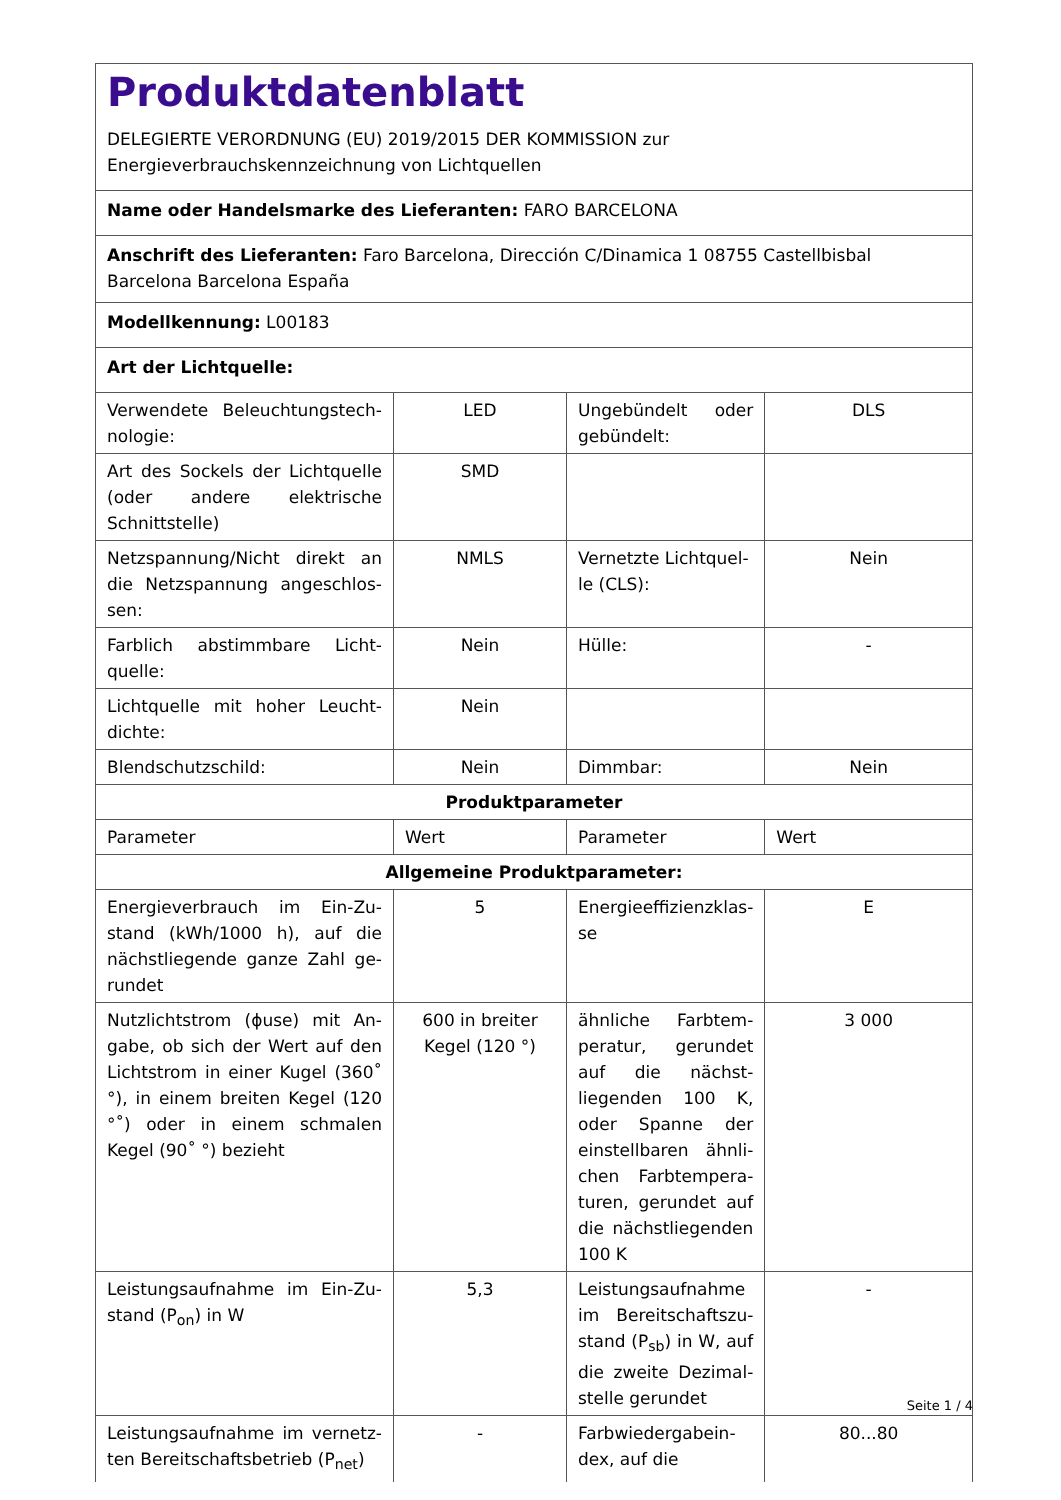| Produktdatenblatt DELEGIERTE VERORDNUNG (EU) 2019/2015 DER KOMMISSION zur Energieverbrauchskennzeichnung von Lichtquellen | | | |
| Name oder Handelsmarke des Lieferanten: FARO BARCELONA | | | |
| Anschrift des Lieferanten: Faro Barcelona, Dirección C/Dinamica 1 08755 Castellbisbal Barcelona Barcelona España | | | |
| Modellkennung: L00183 | | | |
| Art der Lichtquelle: | | | |
| Verwendete Beleuchtungstech-nologie: | LED | Ungebündelt oder gebündelt: | DLS |
| Art des Sockels der Lichtquelle (oder andere elektrische Schnittstelle) | SMD | | |
| Netzspannung/Nicht direkt an die Netzspannung angeschlos-sen: | NMLS | Vernetzte Lichtquel-le (CLS): | Nein |
| Farblich abstimmbare Licht-quelle: | Nein | Hülle: | - |
| Lichtquelle mit hoher Leucht-dichte: | Nein | | |
| Blendschutzschild: | Nein | Dimmbar: | Nein |
| Produktparameter | | | |
| Parameter | Wert | Parameter | Wert |
| Allgemeine Produktparameter: | | | |
| Energieverbrauch im Ein-Zu-stand (kWh/1000 h), auf die nächstliegende ganze Zahl ge-rundet | 5 | Energieeffizienzklas-se | E |
| Nutzlichtstrom (ϕuse) mit An-gabe, ob sich der Wert auf den Lichtstrom in einer Kugel (360˚ °), in einem breiten Kegel (120 °˚) oder in einem schmalen Kegel (90˚ °) bezieht | 600 in breiter Kegel (120 °) | ähnliche Farbtem-peratur, gerundet auf die nächst-liegenden 100 K, oder Spanne der einstellbaren ähnli-chen Farbtempera-turen, gerundet auf die nächstliegenden 100 K | 3 000 |
| Leistungsaufnahme im Ein-Zu-stand (P<sub>on</sub>) in W | 5,3 | Leistungsaufnahme im Bereitschaftszu-stand (P<sub>sb</sub>) in W, auf die zweite Dezimal-stelle gerundet | - |
| Leistungsaufnahme im vernetz-ten Bereitschaftsbetrieb (P<sub>net</sub>) | - | Farbwiedergabein-dex, auf die | 80...80 |
Seite 1 / 4